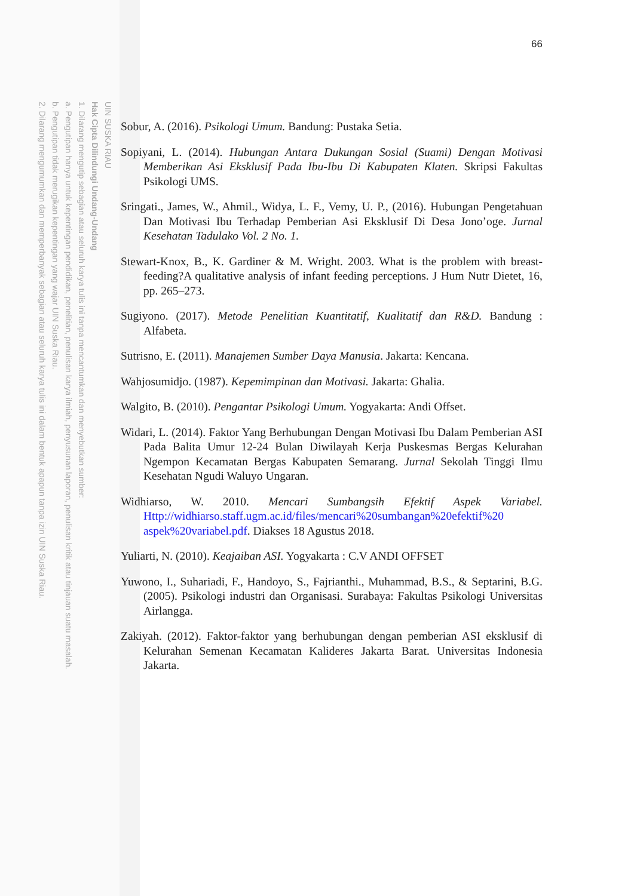UIN SUSKA RIAU
Hak Cipta Dilindungi Undang-Undang
1. Dilarang mengutip sebagian atau seluruh karya tulis ini tanpa mencantumkan dan menyebutkan sumber:
a. Pengutipan hanya untuk kepentingan pendidikan, penelitian, penulisan karya ilmiah, penyusunan laporan, penulisan kritik atau tinjauan suatu masalah.
b. Pengutipan tidak merugikan kepentingan yang wajar UIN Suska Riau.
2. Dilarang mengumumkan dan memperbanyak sebagian atau seluruh karya tulis ini dalam bentuk apapun tanpa izin UIN Suska Riau.
66
Sobur, A. (2016). Psikologi Umum. Bandung: Pustaka Setia.
Sopiyani, L. (2014). Hubungan Antara Dukungan Sosial (Suami) Dengan Motivasi Memberikan Asi Eksklusif Pada Ibu-Ibu Di Kabupaten Klaten. Skripsi Fakultas Psikologi UMS.
Sringati., James, W., Ahmil., Widya, L. F., Vemy, U. P., (2016). Hubungan Pengetahuan Dan Motivasi Ibu Terhadap Pemberian Asi Eksklusif Di Desa Jono’oge. Jurnal Kesehatan Tadulako Vol. 2 No. 1.
Stewart-Knox, B., K. Gardiner & M. Wright. 2003. What is the problem with breast-feeding?A qualitative analysis of infant feeding perceptions. J Hum Nutr Dietet, 16, pp. 265–273.
Sugiyono. (2017). Metode Penelitian Kuantitatif, Kualitatif dan R&D. Bandung : Alfabeta.
Sutrisno, E. (2011). Manajemen Sumber Daya Manusia. Jakarta: Kencana.
Wahjosumidjo. (1987). Kepemimpinan dan Motivasi. Jakarta: Ghalia.
Walgito, B. (2010). Pengantar Psikologi Umum. Yogyakarta: Andi Offset.
Widari, L. (2014). Faktor Yang Berhubungan Dengan Motivasi Ibu Dalam Pemberian ASI Pada Balita Umur 12-24 Bulan Diwilayah Kerja Puskesmas Bergas Kelurahan Ngempon Kecamatan Bergas Kabupaten Semarang. Jurnal Sekolah Tinggi Ilmu Kesehatan Ngudi Waluyo Ungaran.
Widhiarso, W. 2010. Mencari Sumbangsih Efektif Aspek Variabel. Http://widhiarso.staff.ugm.ac.id/files/mencari%20sumbangan%20efektif%20 aspek%20variabel.pdf. Diakses 18 Agustus 2018.
Yuliarti, N. (2010). Keajaiban ASI. Yogyakarta : C.V ANDI OFFSET
Yuwono, I., Suhariadi, F., Handoyo, S., Fajrianthi., Muhammad, B.S., & Septarini, B.G. (2005). Psikologi industri dan Organisasi. Surabaya: Fakultas Psikologi Universitas Airlangga.
Zakiyah. (2012). Faktor-faktor yang berhubungan dengan pemberian ASI eksklusif di Kelurahan Semenan Kecamatan Kalideres Jakarta Barat. Universitas Indonesia Jakarta.